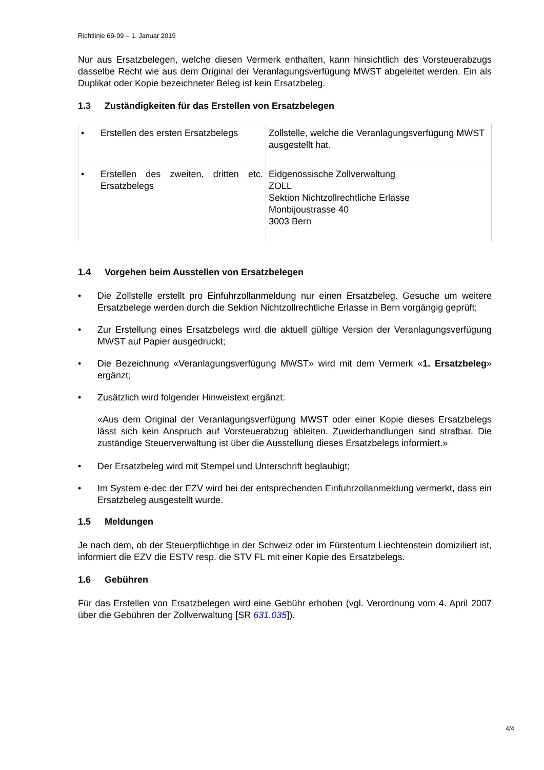Richtlinie 69-09 – 1. Januar 2019
Nur aus Ersatzbelegen, welche diesen Vermerk enthalten, kann hinsichtlich des Vorsteuerab­zugs dasselbe Recht wie aus dem Original der Veranlagungsverfügung MWST abgeleitet wer­den. Ein als Duplikat oder Kopie bezeichneter Beleg ist kein Ersatzbeleg.
1.3 Zuständigkeiten für das Erstellen von Ersatzbelegen
| • Erstellen des ersten Ersatzbelegs | Zollstelle, welche die Veranlagungsverfügung MWST ausgestellt hat. |
| • Erstellen des zweiten, dritten etc. Ersatzbelegs | Eidgenössische Zollverwaltung ZOLL Sektion Nichtzollrechtliche Erlasse Monbijoustrasse 40 3003 Bern |
1.4 Vorgehen beim Ausstellen von Ersatzbelegen
• Die Zollstelle erstellt pro Einfuhrzollanmeldung nur einen Ersatzbeleg. Gesuche um wei­tere Ersatzbelege werden durch die Sektion Nichtzollrechtliche Erlasse in Bern vorgängig geprüft;
• Zur Erstellung eines Ersatzbelegs wird die aktuell gültige Version der Veranlagungsverfü­gung MWST auf Papier ausgedruckt;
• Die Bezeichnung «Veranlagungsverfügung MWST» wird mit dem Vermerk «1. Ersatzbe­leg» ergänzt;
• Zusätzlich wird folgender Hinweistext ergänzt:
«Aus dem Original der Veranlagungsverfügung MWST oder einer Kopie dieses Ersatzbe­legs lässt sich kein Anspruch auf Vorsteuerabzug ableiten. Zuwiderhandlungen sind straf­bar. Die zuständige Steuerverwaltung ist über die Ausstellung dieses Ersatzbelegs infor­miert.»
• Der Ersatzbeleg wird mit Stempel und Unterschrift beglaubigt;
• Im System e-dec der EZV wird bei der entsprechenden Einfuhrzollanmeldung vermerkt, dass ein Ersatzbeleg ausgestellt wurde.
1.5 Meldungen
Je nach dem, ob der Steuerpflichtige in der Schweiz oder im Fürstentum Liechtenstein domi­ziliert ist, informiert die EZV die ESTV resp. die STV FL mit einer Kopie des Ersatzbelegs.
1.6 Gebühren
Für das Erstellen von Ersatzbelegen wird eine Gebühr erhoben (vgl. Verordnung vom 4. April 2007 über die Gebühren der Zollverwaltung [SR 631.035]).
4/4